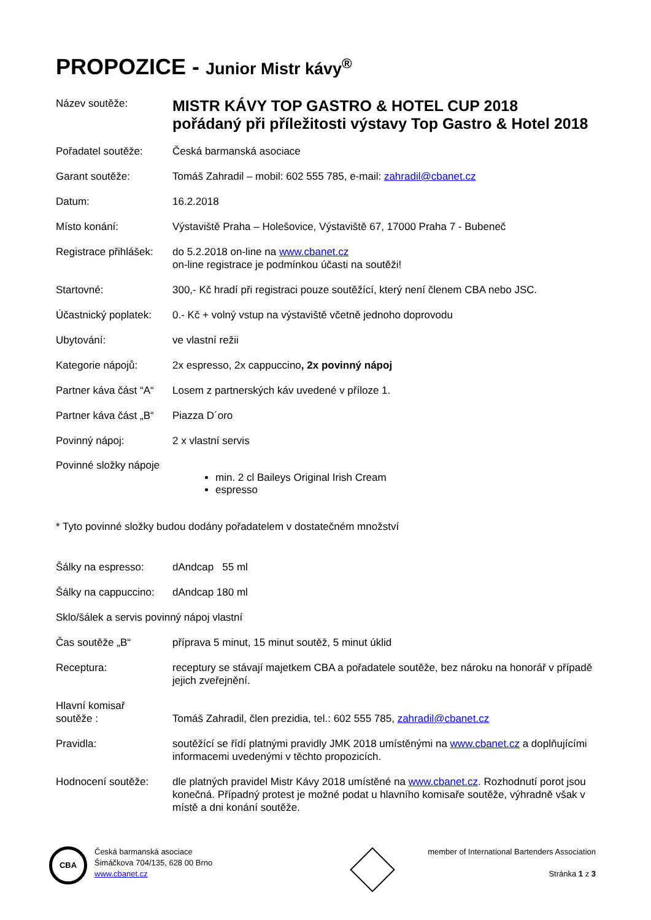PROPOZICE - Junior Mistr kávy<sup>®</sup>
Název soutěže:
MISTR KÁVY TOP GASTRO & HOTEL CUP 2018
pořádaný při příležitosti výstavy Top Gastro & Hotel 2018
Pořadatel soutěže: Česká barmanská asociace
Garant soutěže: Tomáš Zahradil – mobil: 602 555 785, e-mail: zahradil@cbanet.cz
Datum: 16.2.2018
Místo konání: Výstaviště Praha – Holešovice, Výstaviště 67, 17000 Praha 7 - Bubeneč
Registrace přihlášek:
do 5.2.2018 on-line na www.cbanet.cz
on-line registrace je podmínkou účasti na soutěži!
Startovné: 300,- Kč hradí při registraci pouze soutěžící, který není členem CBA nebo JSC.
Účastnický poplatek:
0.- Kč + volný vstup na výstaviště včetně jednoho doprovodu
Ubytování: ve vlastní režii
Kategorie nápojů: 2x espresso, 2x cappuccino, 2x povinný nápoj
Partner káva část “A“
Losem z partnerských káv uvedené v příloze 1.
Partner káva část „B“
Piazza D´oro
Povinný nápoj: 2 x vlastní servis
Povinné složky nápoje
min. 2 cl Baileys Original Irish Cream
espresso
* Tyto povinné složky budou dodány pořadatelem v dostatečném množství
Šálky na espresso: dAndcap 55 ml
Šálky na cappuccino:
dAndcap 180 ml
Sklo/šálek a servis povinný nápoj vlastní
Čas soutěže „B“ příprava 5 minut, 15 minut soutěž, 5 minut úklid
Receptura: receptury se stávají majetkem CBA a pořadatele soutěže, bez nároku na honorář v případě jejich zveřejnění.
Hlavní komisař
soutěže :
Tomáš Zahradil, člen prezidia, tel.: 602 555 785, zahradil@cbanet.cz
Pravidla: soutěžící se řídí platnými pravidly JMK 2018 umístěnými na www.cbanet.cz a doplňujícími informacemi uvedenými v těchto propozicích.
Hodnocení soutěže: dle platných pravidel Mistr Kávy 2018 umístěné na www.cbanet.cz. Rozhodnutí porot jsou konečná. Případný protest je možné podat u hlavního komisaře soutěže, výhradně však v místě a dni konání soutěže.
CBA
Česká barmanská asociace
Šimáčkova 704/135, 628 00 Brno
www.cbanet.cz
member of International Bartenders Association
Stránka 1 z 3